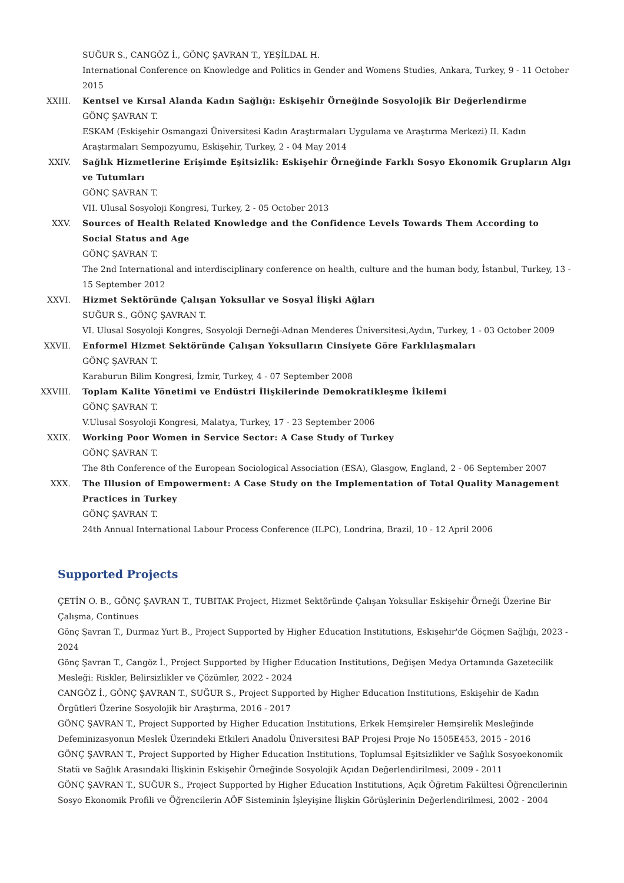SUĞUR S., CANGÖZ İ., GÖNÇ ŞAVRAN T., YEŞİLDAL H.
International Conference on Knowledge and Politics in Gender and Womens Studies, Ankara, Turkey, 9 - 11 October 2015
XXIII. Kentsel ve Kırsal Alanda Kadın Sağlığı: Eskişehir Örneğinde Sosyolojik Bir Değerlendirme
GÖNÇ ŞAVRAN T.
ESKAM (Eskişehir Osmangazi Üniversitesi Kadın Araştırmaları Uygulama ve Araştırma Merkezi) II. Kadın Araştırmaları Sempozyumu, Eskişehir, Turkey, 2 - 04 May 2014
XXIV. Sağlık Hizmetlerine Erişimde Eşitsizlik: Eskişehir Örneğinde Farklı Sosyo Ekonomik Grupların Algı ve Tutumları
GÖNÇ ŞAVRAN T.
VII. Ulusal Sosyoloji Kongresi, Turkey, 2 - 05 October 2013
XXV. Sources of Health Related Knowledge and the Confidence Levels Towards Them According to Social Status and Age
GÖNÇ ŞAVRAN T.
The 2nd International and interdisciplinary conference on health, culture and the human body, İstanbul, Turkey, 13 - 15 September 2012
XXVI. Hizmet Sektöründe Çalışan Yoksullar ve Sosyal İlişki Ağları
SUĞUR S., GÖNÇ ŞAVRAN T.
VI. Ulusal Sosyoloji Kongres, Sosyoloji Derneği-Adnan Menderes Üniversitesi,Aydın, Turkey, 1 - 03 October 2009
XXVII. Enformel Hizmet Sektöründe Çalışan Yoksulların Cinsiyete Göre Farklılaşmaları
GÖNÇ ŞAVRAN T.
Karaburun Bilim Kongresi, İzmir, Turkey, 4 - 07 September 2008
XXVIII. Toplam Kalite Yönetimi ve Endüstri İlişkilerinde Demokratikleşme İkilemi
GÖNÇ ŞAVRAN T.
V.Ulusal Sosyoloji Kongresi, Malatya, Turkey, 17 - 23 September 2006
XXIX. Working Poor Women in Service Sector: A Case Study of Turkey
GÖNÇ ŞAVRAN T.
The 8th Conference of the European Sociological Association (ESA), Glasgow, England, 2 - 06 September 2007
XXX. The Illusion of Empowerment: A Case Study on the Implementation of Total Quality Management Practices in Turkey
GÖNÇ ŞAVRAN T.
24th Annual International Labour Process Conference (ILPC), Londrina, Brazil, 10 - 12 April 2006
Supported Projects
ÇETİN O. B., GÖNÇ ŞAVRAN T., TUBITAK Project, Hizmet Sektöründe Çalışan Yoksullar Eskişehir Örneği Üzerine Bir Çalışma, Continues
Gönç Şavran T., Durmaz Yurt B., Project Supported by Higher Education Institutions, Eskişehir'de Göçmen Sağlığı, 2023 - 2024
Gönç Şavran T., Cangöz İ., Project Supported by Higher Education Institutions, Değişen Medya Ortamında Gazetecilik Mesleği: Riskler, Belirsizlikler ve Çözümler, 2022 - 2024
CANGÖZ İ., GÖNÇ ŞAVRAN T., SUĞUR S., Project Supported by Higher Education Institutions, Eskişehir de Kadın Örgütleri Üzerine Sosyolojik bir Araştırma, 2016 - 2017
GÖNÇ ŞAVRAN T., Project Supported by Higher Education Institutions, Erkek Hemşireler Hemşirelik Mesleğinde Defeminizasyonun Meslek Üzerindeki Etkileri Anadolu Üniversitesi BAP Projesi Proje No 1505E453, 2015 - 2016
GÖNÇ ŞAVRAN T., Project Supported by Higher Education Institutions, Toplumsal Eşitsizlikler ve Sağlık Sosyoekonomik Statü ve Sağlık Arasındaki İlişkinin Eskişehir Örneğinde Sosyolojik Açıdan Değerlendirilmesi, 2009 - 2011
GÖNÇ ŞAVRAN T., SUĞUR S., Project Supported by Higher Education Institutions, Açık Öğretim Fakültesi Öğrencilerinin Sosyo Ekonomik Profili ve Öğrencilerin AÖF Sisteminin İşleyişine İlişkin Görüşlerinin Değerlendirilmesi, 2002 - 2004